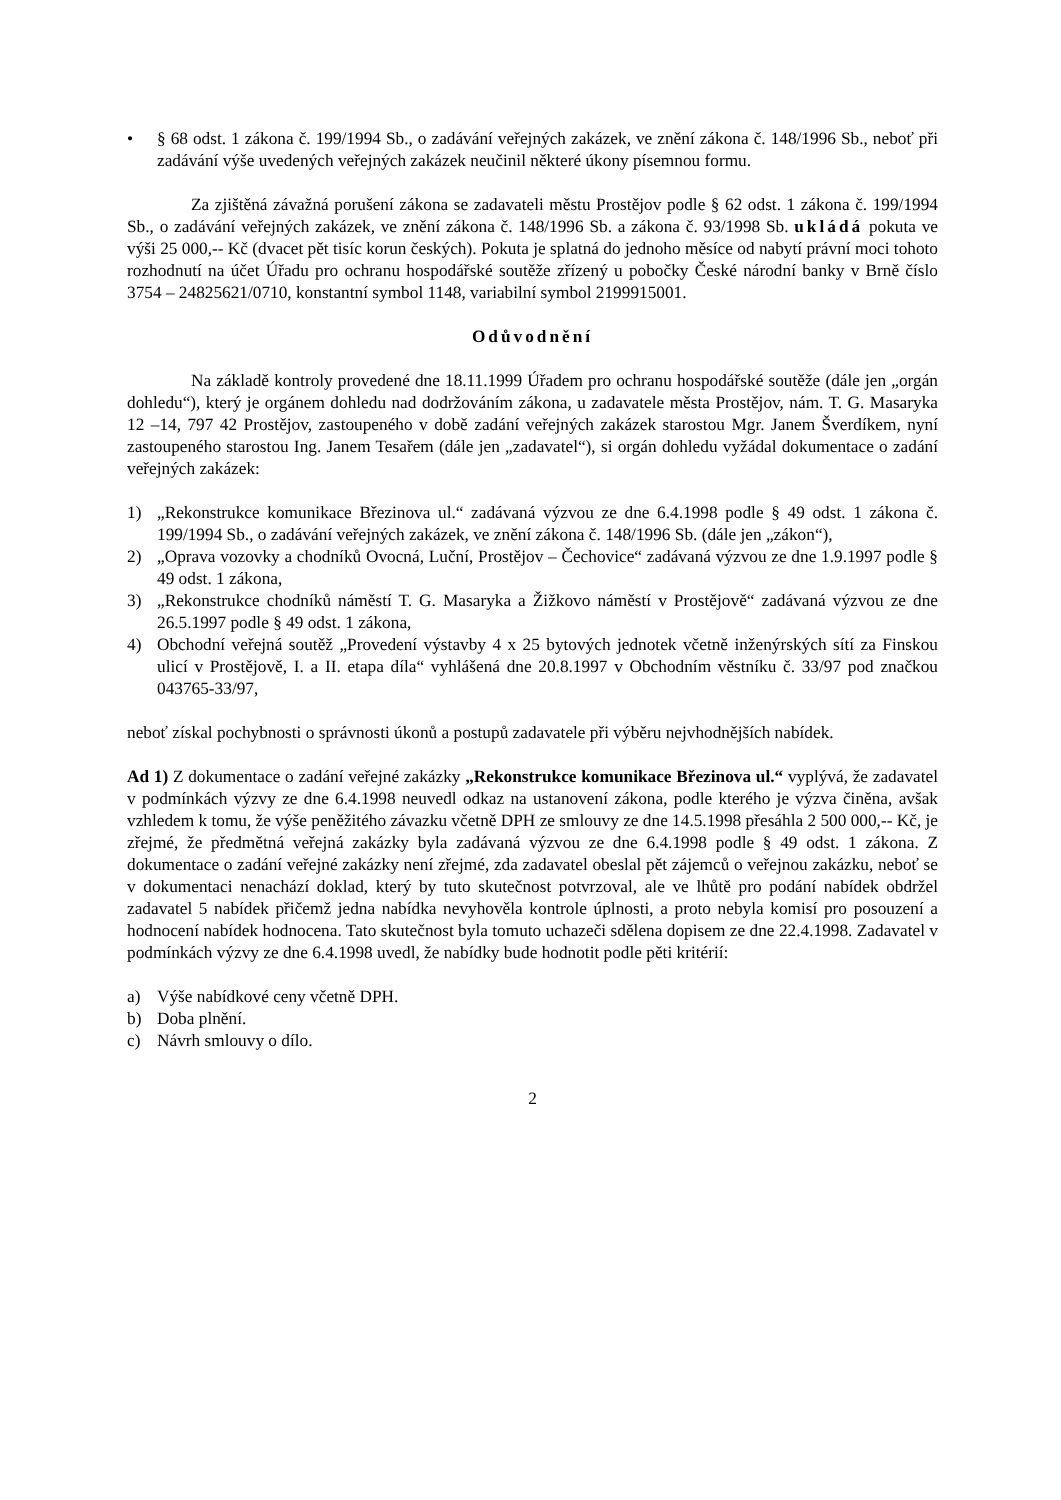• § 68 odst. 1 zákona č. 199/1994 Sb., o zadávání veřejných zakázek, ve znění zákona č. 148/1996 Sb., neboť při zadávání výše uvedených veřejných zakázek neučinil některé úkony písemnou formu.
Za zjištěná závažná porušení zákona se zadavateli městu Prostějov podle § 62 odst. 1 zákona č. 199/1994 Sb., o zadávání veřejných zakázek, ve znění zákona č. 148/1996 Sb. a zákona č. 93/1998 Sb. ukládá pokuta ve výši 25 000,-- Kč (dvacet pět tisíc korun českých). Pokuta je splatná do jednoho měsíce od nabytí právní moci tohoto rozhodnutí na účet Úřadu pro ochranu hospodářské soutěže zřízený u pobočky České národní banky v Brně číslo 3754 – 24825621/0710, konstantní symbol 1148, variabilní symbol 2199915001.
Odůvodnění
Na základě kontroly provedené dne 18.11.1999 Úřadem pro ochranu hospodářské soutěže (dále jen „orgán dohledu“), který je orgánem dohledu nad dodržováním zákona, u zadavatele města Prostějov, nám. T. G. Masaryka 12 –14, 797 42 Prostějov, zastoupeného v době zadání veřejných zakázek starostou Mgr. Janem Šverdíkem, nyní zastoupeného starostou Ing. Janem Tesařem (dále jen „zadavatel“), si orgán dohledu vyžádal dokumentace o zadání veřejných zakázek:
1) „Rekonstrukce komunikace Březinova ul.“ zadávaná výzvou ze dne 6.4.1998 podle § 49 odst. 1 zákona č. 199/1994 Sb., o zadávání veřejných zakázek, ve znění zákona č. 148/1996 Sb. (dále jen „zákon“),
2) „Oprava vozovky a chodníků Ovocná, Luční, Prostějov – Čechovice“ zadávaná výzvou ze dne 1.9.1997 podle § 49 odst. 1 zákona,
3) „Rekonstrukce chodníků náměstí T. G. Masaryka a Žižkovo náměstí v Prostějově“ zadávaná výzvou ze dne 26.5.1997 podle § 49 odst. 1 zákona,
4) Obchodní veřejná soutěž „Provedení výstavby 4 x 25 bytových jednotek včetně inženýrských sítí za Finskou ulicí v Prostějově, I. a II. etapa díla“ vyhlášená dne 20.8.1997 v Obchodním věstníku č. 33/97 pod značkou 043765-33/97,
neboť získal pochybnosti o správnosti úkonů a postupů zadavatele při výběru nejvhodnějších nabídek.
Ad 1) Z dokumentace o zadání veřejné zakázky „Rekonstrukce komunikace Březinova ul.“ vyplývá, že zadavatel v podmínkách výzvy ze dne 6.4.1998 neuvedl odkaz na ustanovení zákona, podle kterého je výzva činěna, avšak vzhledem k tomu, že výše peněžitého závazku včetně DPH ze smlouvy ze dne 14.5.1998 přesáhla 2 500 000,-- Kč, je zřejmé, že předmětná veřejná zakázky byla zadávaná výzvou ze dne 6.4.1998 podle § 49 odst. 1 zákona. Z dokumentace o zadání veřejné zakázky není zřejmé, zda zadavatel obeslal pět zájemců o veřejnou zakázku, neboť se v dokumentaci nenachází doklad, který by tuto skutečnost potvrzoval, ale ve lhůtě pro podání nabídek obdržel zadavatel 5 nabídek přičemž jedna nabídka nevyhověla kontrole úplnosti, a proto nebyla komisí pro posouzení a hodnocení nabídek hodnocena. Tato skutečnost byla tomuto uchazeči sdělena dopisem ze dne 22.4.1998. Zadavatel v podmínkách výzvy ze dne 6.4.1998 uvedl, že nabídky bude hodnotit podle pěti kritérií:
a) Výše nabídkové ceny včetně DPH.
b) Doba plnění.
c) Návrh smlouvy o dílo.
2